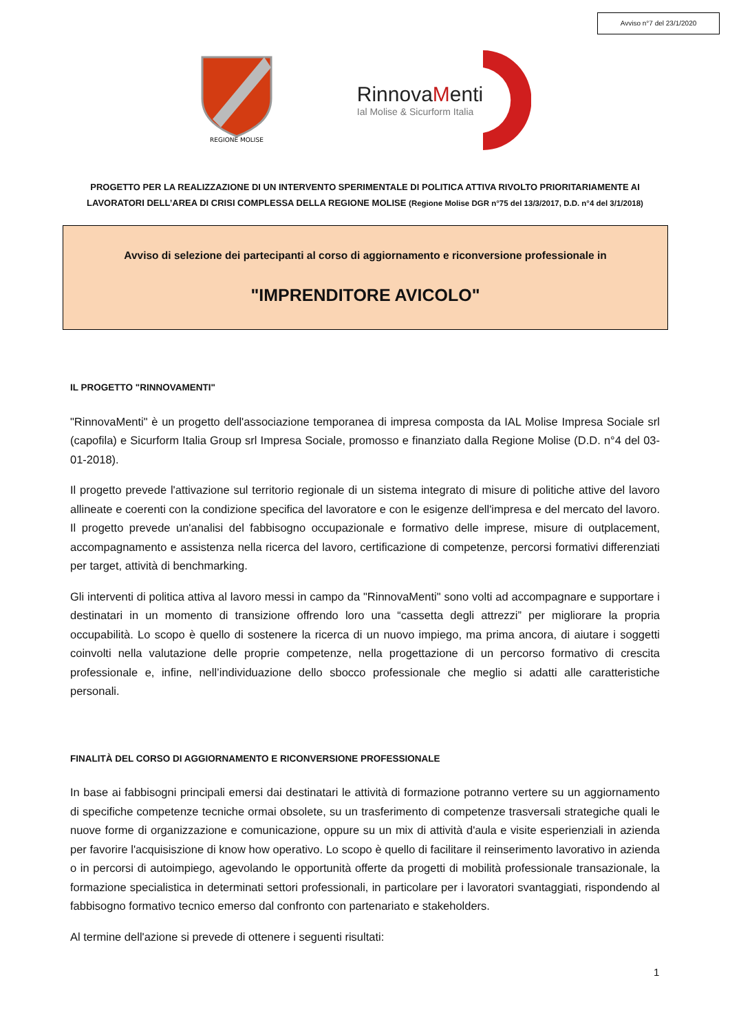Avviso n°7 del 23/1/2020
REGIONE MOLISE
RinnovaMenti
Ial Molise & Sicurform Italia
PROGETTO PER LA REALIZZAZIONE DI UN INTERVENTO SPERIMENTALE DI POLITICA ATTIVA RIVOLTO PRIORITARIAMENTE AI LAVORATORI DELL’AREA DI CRISI COMPLESSA DELLA REGIONE MOLISE (Regione Molise DGR n°75 del 13/3/2017, D.D. n°4 del 3/1/2018)
Avviso di selezione dei partecipanti al corso di aggiornamento e riconversione professionale in
"IMPRENDITORE AVICOLO"
IL PROGETTO "RINNOVAMENTI"
"RinnovaMenti" è un progetto dell'associazione temporanea di impresa composta da IAL Molise Impresa Sociale srl (capofila) e Sicurform Italia Group srl Impresa Sociale, promosso e finanziato dalla Regione Molise (D.D. n°4 del 03-01-2018).
Il progetto prevede l'attivazione sul territorio regionale di un sistema integrato di misure di politiche attive del lavoro allineate e coerenti con la condizione specifica del lavoratore e con le esigenze dell'impresa e del mercato del lavoro. Il progetto prevede un'analisi del fabbisogno occupazionale e formativo delle imprese, misure di outplacement, accompagnamento e assistenza nella ricerca del lavoro, certificazione di competenze, percorsi formativi differenziati per target, attività di benchmarking.
Gli interventi di politica attiva al lavoro messi in campo da "RinnovaMenti" sono volti ad accompagnare e supportare i destinatari in un momento di transizione offrendo loro una “cassetta degli attrezzi” per migliorare la propria occupabilità. Lo scopo è quello di sostenere la ricerca di un nuovo impiego, ma prima ancora, di aiutare i soggetti coinvolti nella valutazione delle proprie competenze, nella progettazione di un percorso formativo di crescita professionale e, infine, nell’individuazione dello sbocco professionale che meglio si adatti alle caratteristiche personali.
FINALITÀ DEL CORSO DI AGGIORNAMENTO E RICONVERSIONE PROFESSIONALE
In base ai fabbisogni principali emersi dai destinatari le attività di formazione potranno vertere su un aggiornamento di specifiche competenze tecniche ormai obsolete, su un trasferimento di competenze trasversali strategiche quali le nuove forme di organizzazione e comunicazione, oppure su un mix di attività d'aula e visite esperienziali in azienda per favorire l'acquisiszione di know how operativo. Lo scopo è quello di facilitare il reinserimento lavorativo in azienda o in percorsi di autoimpiego, agevolando le opportunità offerte da progetti di mobilità professionale transazionale, la formazione specialistica in determinati settori professionali, in particolare per i lavoratori svantaggiati, rispondendo al fabbisogno formativo tecnico emerso dal confronto con partenariato e stakeholders.
Al termine dell'azione si prevede di ottenere i seguenti risultati:
1